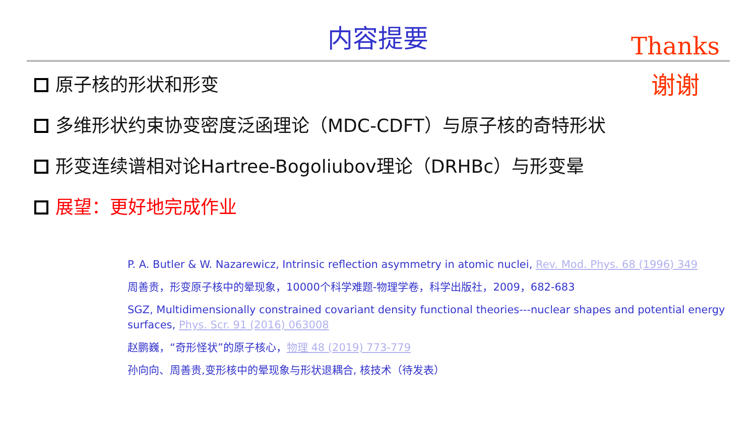内容提要
Thanks
谢谢
原子核的形状和形变
多维形状约束协变密度泛函理论（MDC-CDFT）与原子核的奇特形状
形变连续谱相对论Hartree-Bogoliubov理论（DRHBc）与形变晕
展望：更好地完成作业
P. A. Butler & W. Nazarewicz, Intrinsic reflection asymmetry in atomic nuclei, Rev. Mod. Phys. 68 (1996) 349
周善贵，形变原子核中的晕现象，10000个科学难题-物理学卷，科学出版社，2009，682-683
SGZ, Multidimensionally constrained covariant density functional theories---nuclear shapes and potential energy surfaces, Phys. Scr. 91 (2016) 063008
赵鹏巍，“奇形怪状”的原子核心，物理 48 (2019) 773-779
孙向向、周善贵,变形核中的晕现象与形状退耦合, 核技术（待发表）